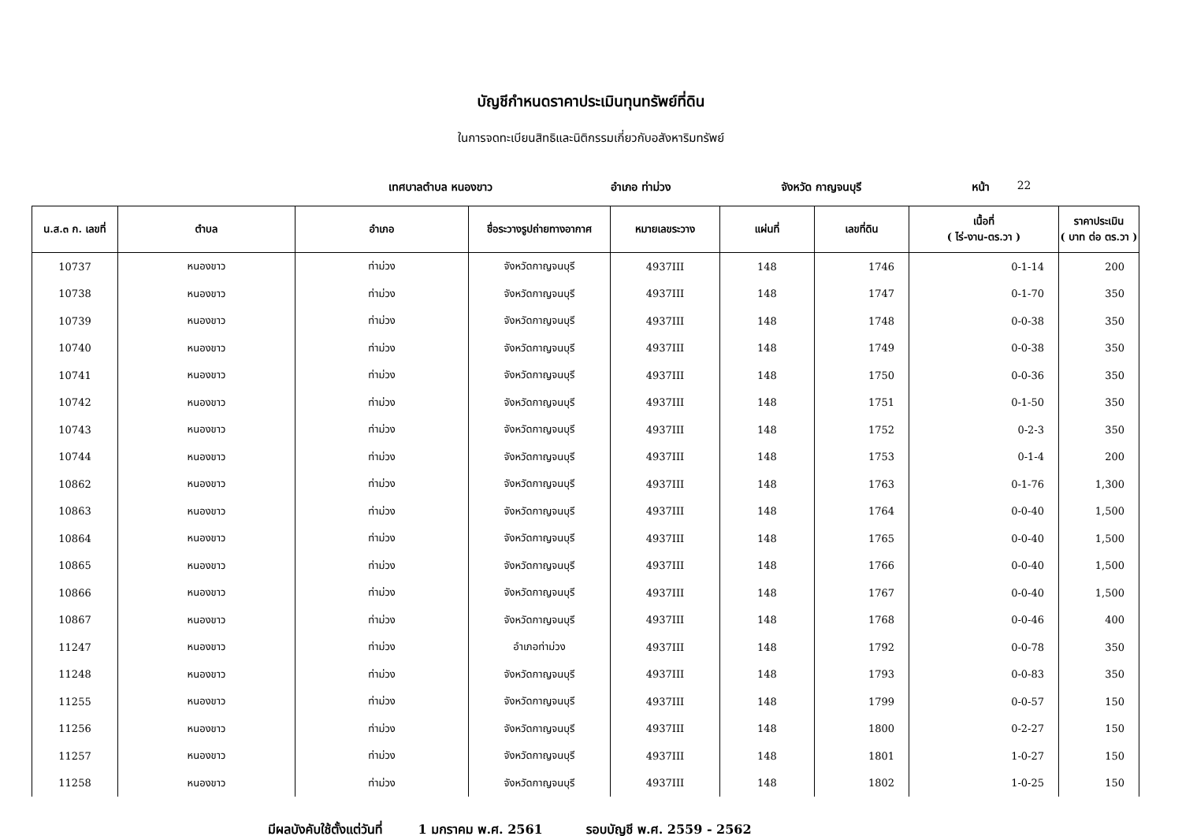บัญชีกำหนดราคาประเมินทุนทรัพย์ที่ดิน
ในการจดทะเบียนสิทธิและนิติกรรมเกี่ยวกับอสังหาริมทรัพย์
เทศบาลตำบล หนองขาว อำเภอ ท่าม่วง จังหวัด กาญจนบุรี หน้า 22
| น.ส.๓ ก. เลขที่ | ตำบล | อำเภอ | ชื่อระวางรูปถ่ายทางอากาศ | หมายเลขระวาง | แผ่นที่ | เลขที่ดิน | เนื้อที่ ( ไร่-งาน-ตร.วา ) | ราคาประเมิน ( บาท ต่อ ตร.วา ) |
| --- | --- | --- | --- | --- | --- | --- | --- | --- |
| 10737 | หนองขาว | ท่าม่วง | จังหวัดกาญจนบุรี | 4937III | 148 | 1746 | 0-1-14 | 200 |
| 10738 | หนองขาว | ท่าม่วง | จังหวัดกาญจนบุรี | 4937III | 148 | 1747 | 0-1-70 | 350 |
| 10739 | หนองขาว | ท่าม่วง | จังหวัดกาญจนบุรี | 4937III | 148 | 1748 | 0-0-38 | 350 |
| 10740 | หนองขาว | ท่าม่วง | จังหวัดกาญจนบุรี | 4937III | 148 | 1749 | 0-0-38 | 350 |
| 10741 | หนองขาว | ท่าม่วง | จังหวัดกาญจนบุรี | 4937III | 148 | 1750 | 0-0-36 | 350 |
| 10742 | หนองขาว | ท่าม่วง | จังหวัดกาญจนบุรี | 4937III | 148 | 1751 | 0-1-50 | 350 |
| 10743 | หนองขาว | ท่าม่วง | จังหวัดกาญจนบุรี | 4937III | 148 | 1752 | 0-2-3 | 350 |
| 10744 | หนองขาว | ท่าม่วง | จังหวัดกาญจนบุรี | 4937III | 148 | 1753 | 0-1-4 | 200 |
| 10862 | หนองขาว | ท่าม่วง | จังหวัดกาญจนบุรี | 4937III | 148 | 1763 | 0-1-76 | 1,300 |
| 10863 | หนองขาว | ท่าม่วง | จังหวัดกาญจนบุรี | 4937III | 148 | 1764 | 0-0-40 | 1,500 |
| 10864 | หนองขาว | ท่าม่วง | จังหวัดกาญจนบุรี | 4937III | 148 | 1765 | 0-0-40 | 1,500 |
| 10865 | หนองขาว | ท่าม่วง | จังหวัดกาญจนบุรี | 4937III | 148 | 1766 | 0-0-40 | 1,500 |
| 10866 | หนองขาว | ท่าม่วง | จังหวัดกาญจนบุรี | 4937III | 148 | 1767 | 0-0-40 | 1,500 |
| 10867 | หนองขาว | ท่าม่วง | จังหวัดกาญจนบุรี | 4937III | 148 | 1768 | 0-0-46 | 400 |
| 11247 | หนองขาว | ท่าม่วง | อำเภอท่าม่วง | 4937III | 148 | 1792 | 0-0-78 | 350 |
| 11248 | หนองขาว | ท่าม่วง | จังหวัดกาญจนบุรี | 4937III | 148 | 1793 | 0-0-83 | 350 |
| 11255 | หนองขาว | ท่าม่วง | จังหวัดกาญจนบุรี | 4937III | 148 | 1799 | 0-0-57 | 150 |
| 11256 | หนองขาว | ท่าม่วง | จังหวัดกาญจนบุรี | 4937III | 148 | 1800 | 0-2-27 | 150 |
| 11257 | หนองขาว | ท่าม่วง | จังหวัดกาญจนบุรี | 4937III | 148 | 1801 | 1-0-27 | 150 |
| 11258 | หนองขาว | ท่าม่วง | จังหวัดกาญจนบุรี | 4937III | 148 | 1802 | 1-0-25 | 150 |
มีผลบังคับใช้ตั้งแต่วันที่ 1 มกราคม พ.ศ. 2561 รอบบัญชี พ.ศ. 2559 - 2562